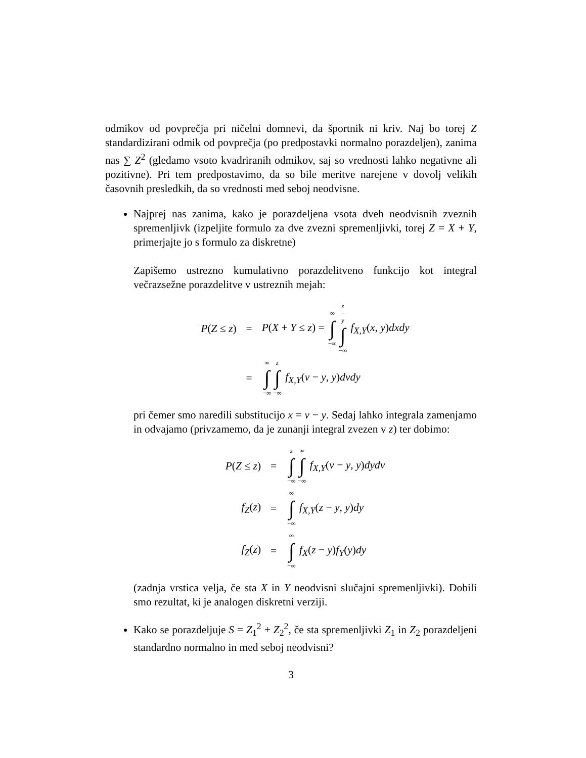odmikov od povprečja pri ničelni domnevi, da športnik ni kriv. Naj bo torej Z standardizirani odmik od povprečja (po predpostavki normalno porazdeljen), zanima nas ∑ Z<sup>2</sup> (gledamo vsoto kvadriranih odmikov, saj so vrednosti lahko negativne ali pozitivne). Pri tem predpostavimo, da so bile meritve narejene v dovolj velikih časovnih presledkih, da so vrednosti med seboj neodvisne.
Najprej nas zanima, kako je porazdeljena vsota dveh neodvisnih zveznih spremenljivk (izpeljite formulo za dve zvezni spremenljivki, torej Z = X + Y, primerjajte jo s formulo za diskretne)
Zapišemo ustrezno kumulativno porazdelitveno funkcijo kot integral večrazsežne porazdelitve v ustreznih mejah:
P(Z ≤ z)
=
P(X + Y ≤ z) = ∞ ∫ −∞z − y ∫ −∞ f<sub>X,Y</sub>(x, y)dxdy
=
∞ ∫ −∞z ∫ −∞ f<sub>X,Y</sub>(v − y, y)dvdy
pri čemer smo naredili substitucijo x = v − y. Sedaj lahko integrala zamenjamo in odvajamo (privzamemo, da je zunanji integral zvezen v z) ter dobimo:
P(Z ≤ z)
=
z ∫ −∞∞ ∫ −∞ f<sub>X,Y</sub>(v − y, y)dydv
f<sub>Z</sub>(z)
=
∞ ∫ −∞ f<sub>X,Y</sub>(z − y, y)dy
f<sub>Z</sub>(z)
=
∞ ∫ −∞ f<sub>X</sub>(z − y)f<sub>Y</sub>(y)dy
(zadnja vrstica velja, če sta X in Y neodvisni slučajni spremenljivki). Dobili smo rezultat, ki je analogen diskretni verziji.
Kako se porazdeljuje S = Z<sub>1</sub><sup>2</sup> + Z<sub>2</sub><sup>2</sup>, če sta spremenljivki Z<sub>1</sub> in Z<sub>2</sub> porazdeljeni standardno normalno in med seboj neodvisni?
3